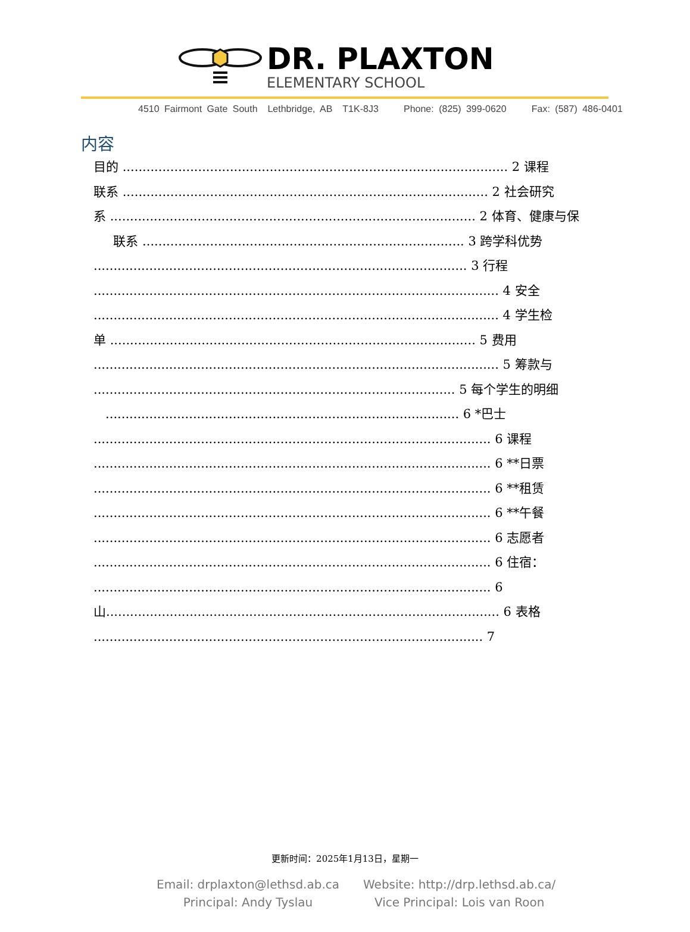DR. PLAXTON
ELEMENTARY SCHOOL
4510 Fairmont Gate South Lethbridge, AB T1K-8J3 Phone: (825) 399-0620 Fax: (587) 486-0401
内容
目的 ................................................................................................. 2 课程
联系 ............................................................................................ 2 社会研究
系 ............................................................................................ 2 体育、健康与保
联系 ................................................................................. 3 跨学科优势
.............................................................................................. 3 行程
...................................................................................................... 4 安全
...................................................................................................... 4 学生检
单 ............................................................................................ 5 费用
...................................................................................................... 5 筹款与
........................................................................................... 5 每个学生的明细
......................................................................................... 6 *巴士
.................................................................................................... 6 课程
.................................................................................................... 6 **日票
.................................................................................................... 6 **租赁
.................................................................................................... 6 **午餐
.................................................................................................... 6 志愿者
.................................................................................................... 6 住宿：
.................................................................................................... 6
山................................................................................................... 6 表格
.................................................................................................. 7
更新时间：2025年1月13日，星期一
Email: drplaxton@lethsd.ab.ca
Principal: Andy Tyslau
Website: http://drp.lethsd.ab.ca/
Vice Principal: Lois van Roon